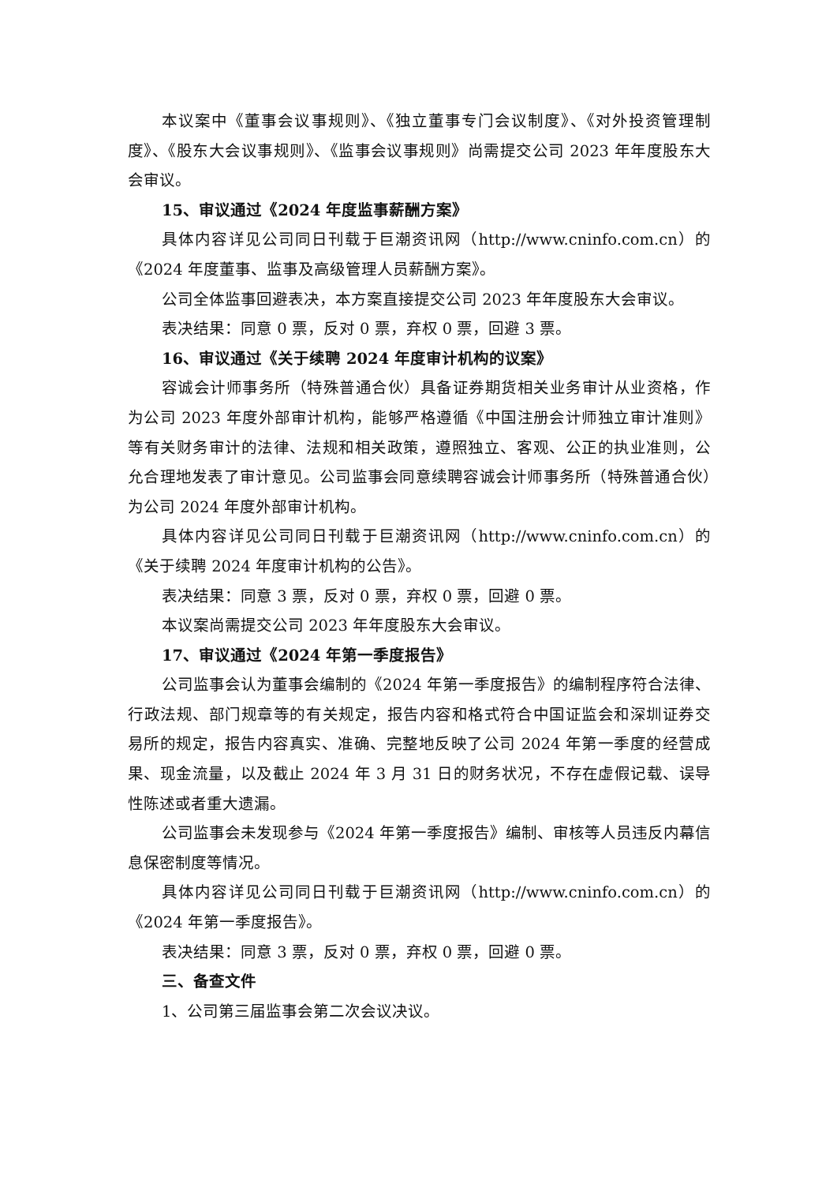本议案中《董事会议事规则》、《独立董事专门会议制度》、《对外投资管理制度》、《股东大会议事规则》、《监事会议事规则》尚需提交公司 2023 年年度股东大会审议。
15、审议通过《2024 年度监事薪酬方案》
具体内容详见公司同日刊载于巨潮资讯网（http://www.cninfo.com.cn）的《2024 年度董事、监事及高级管理人员薪酬方案》。
公司全体监事回避表决，本方案直接提交公司 2023 年年度股东大会审议。
表决结果：同意 0 票，反对 0 票，弃权 0 票，回避 3 票。
16、审议通过《关于续聘 2024 年度审计机构的议案》
容诚会计师事务所（特殊普通合伙）具备证券期货相关业务审计从业资格，作为公司 2023 年度外部审计机构，能够严格遵循《中国注册会计师独立审计准则》等有关财务审计的法律、法规和相关政策，遵照独立、客观、公正的执业准则，公允合理地发表了审计意见。公司监事会同意续聘容诚会计师事务所（特殊普通合伙）为公司 2024 年度外部审计机构。
具体内容详见公司同日刊载于巨潮资讯网（http://www.cninfo.com.cn）的《关于续聘 2024 年度审计机构的公告》。
表决结果：同意 3 票，反对 0 票，弃权 0 票，回避 0 票。
本议案尚需提交公司 2023 年年度股东大会审议。
17、审议通过《2024 年第一季度报告》
公司监事会认为董事会编制的《2024 年第一季度报告》的编制程序符合法律、行政法规、部门规章等的有关规定，报告内容和格式符合中国证监会和深圳证券交易所的规定，报告内容真实、准确、完整地反映了公司 2024 年第一季度的经营成果、现金流量，以及截止 2024 年 3 月 31 日的财务状况，不存在虚假记载、误导性陈述或者重大遗漏。
公司监事会未发现参与《2024 年第一季度报告》编制、审核等人员违反内幕信息保密制度等情况。
具体内容详见公司同日刊载于巨潮资讯网（http://www.cninfo.com.cn）的《2024 年第一季度报告》。
表决结果：同意 3 票，反对 0 票，弃权 0 票，回避 0 票。
三、备查文件
1、公司第三届监事会第二次会议决议。